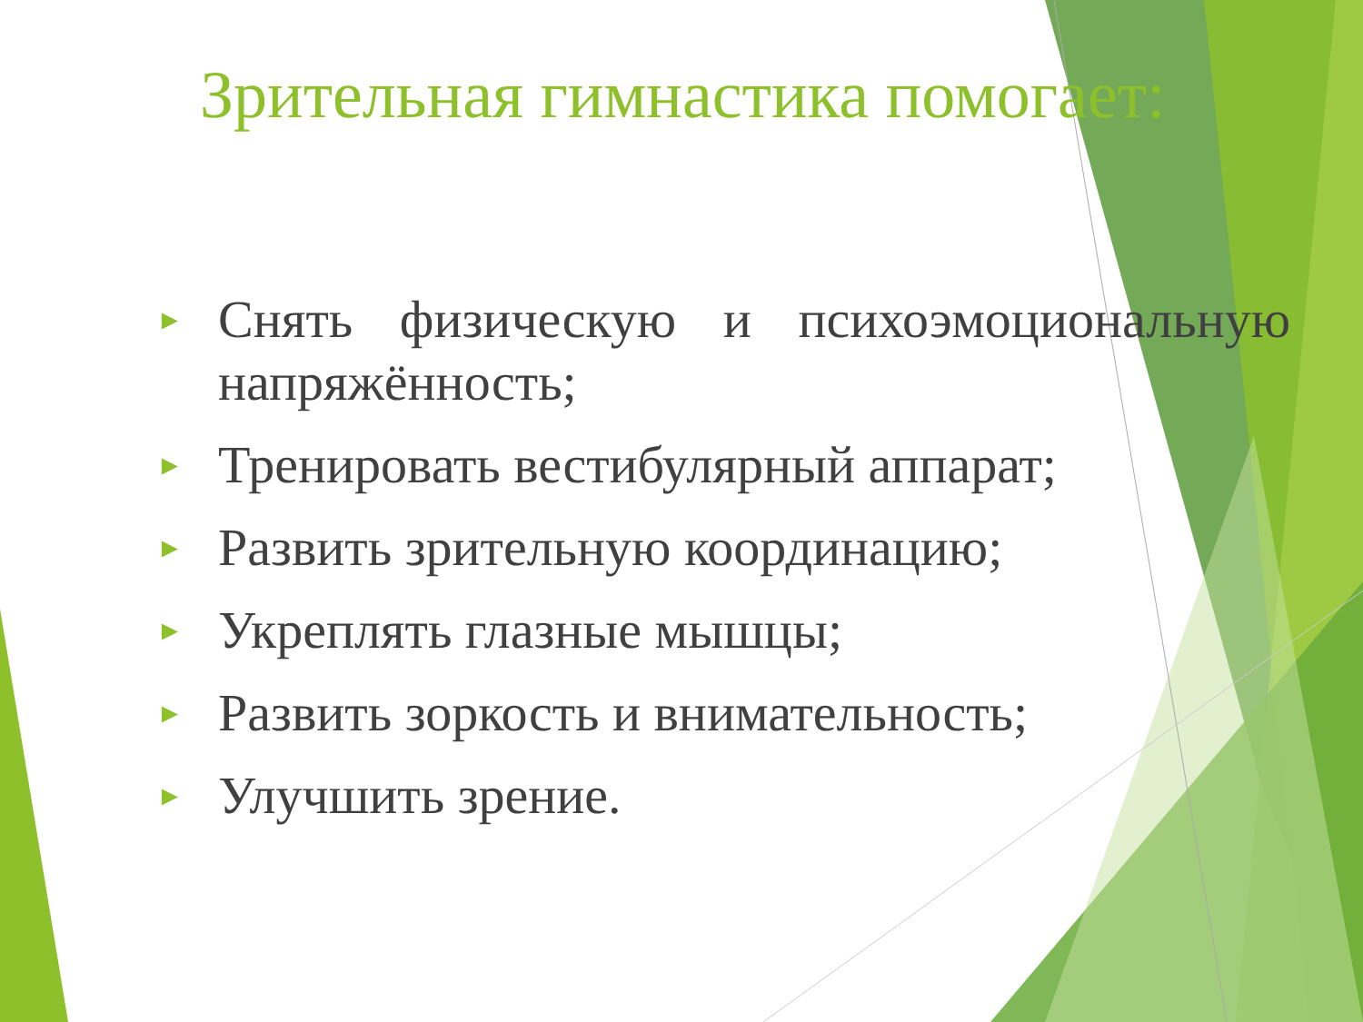Зрительная гимнастика помогает:
► Снять физическую и психоэмоциональную напряжённость;
► Тренировать вестибулярный аппарат;
► Развить зрительную координацию;
► Укреплять глазные мышцы;
► Развить зоркость и внимательность;
► Улучшить зрение.